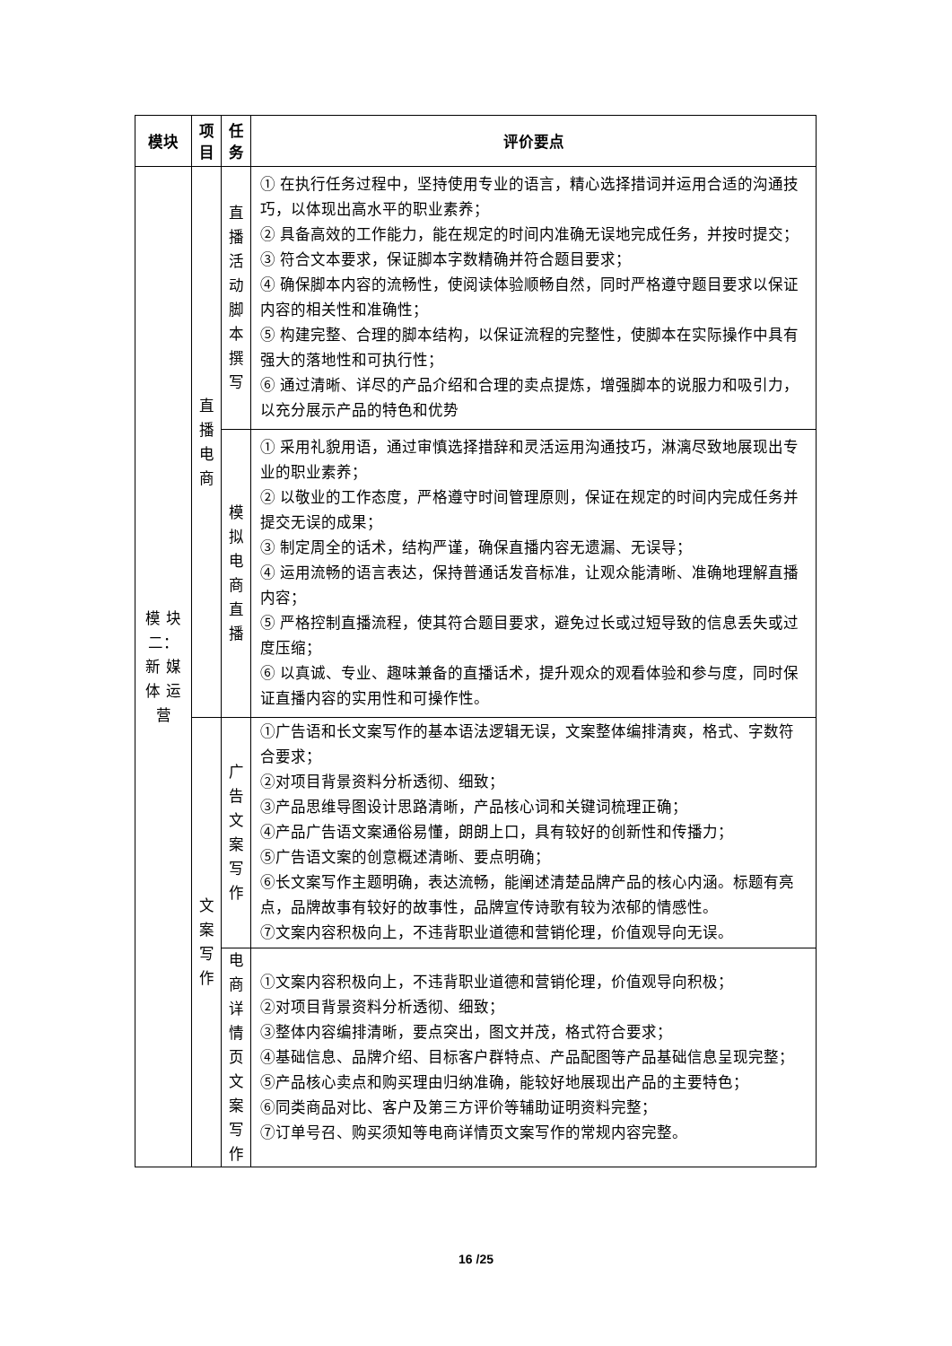| 模块 | 项 目 | 任 务 | 评价要点 |
| --- | --- | --- | --- |
| 模 块 二： 新 媒 体 运 营 | 直 播 电 商 | 直 播 活 动 脚 本 撰 写 | ① 在执行任务过程中，坚持使用专业的语言，精心选择措词并运用合适的沟通技巧，以体现出高水平的职业素养； ② 具备高效的工作能力，能在规定的时间内准确无误地完成任务，并按时提交； ③ 符合文本要求，保证脚本字数精确并符合题目要求； ④ 确保脚本内容的流畅性，使阅读体验顺畅自然，同时严格遵守题目要求以保证内容的相关性和准确性； ⑤ 构建完整、合理的脚本结构，以保证流程的完整性，使脚本在实际操作中具有强大的落地性和可执行性； ⑥ 通过清晰、详尽的产品介绍和合理的卖点提炼，增强脚本的说服力和吸引力，以充分展示产品的特色和优势 |
| | | 模 拟 电 商 直 播 | ① 采用礼貌用语，通过审慎选择措辞和灵活运用沟通技巧，淋漓尽致地展现出专业的职业素养； ② 以敬业的工作态度，严格遵守时间管理原则，保证在规定的时间内完成任务并提交无误的成果； ③ 制定周全的话术，结构严谨，确保直播内容无遗漏、无误导； ④ 运用流畅的语言表达，保持普通话发音标准，让观众能清晰、准确地理解直播内容； ⑤ 严格控制直播流程，使其符合题目要求，避免过长或过短导致的信息丢失或过度压缩； ⑥ 以真诚、专业、趣味兼备的直播话术，提升观众的观看体验和参与度，同时保证直播内容的实用性和可操作性。 |
| | 文 案 写 作 | 广 告 文 案 写 作 | ①广告语和长文案写作的基本语法逻辑无误，文案整体编排清爽，格式、字数符合要求； ②对项目背景资料分析透彻、细致； ③产品思维导图设计思路清晰，产品核心词和关键词梳理正确； ④产品广告语文案通俗易懂，朗朗上口，具有较好的创新性和传播力； ⑤广告语文案的创意概述清晰、要点明确； ⑥长文案写作主题明确，表达流畅，能阐述清楚品牌产品的核心内涵。标题有亮点，品牌故事有较好的故事性，品牌宣传诗歌有较为浓郁的情感性。 ⑦文案内容积极向上，不违背职业道德和营销伦理，价值观导向无误。 |
| | | 电 商 详 情 页 文 案 写 作 | ①文案内容积极向上，不违背职业道德和营销伦理，价值观导向积极； ②对项目背景资料分析透彻、细致； ③整体内容编排清晰，要点突出，图文并茂，格式符合要求； ④基础信息、品牌介绍、目标客户群特点、产品配图等产品基础信息呈现完整； ⑤产品核心卖点和购买理由归纳准确，能较好地展现出产品的主要特色； ⑥同类商品对比、客户及第三方评价等辅助证明资料完整； ⑦订单号召、购买须知等电商详情页文案写作的常规内容完整。 |
16 /25